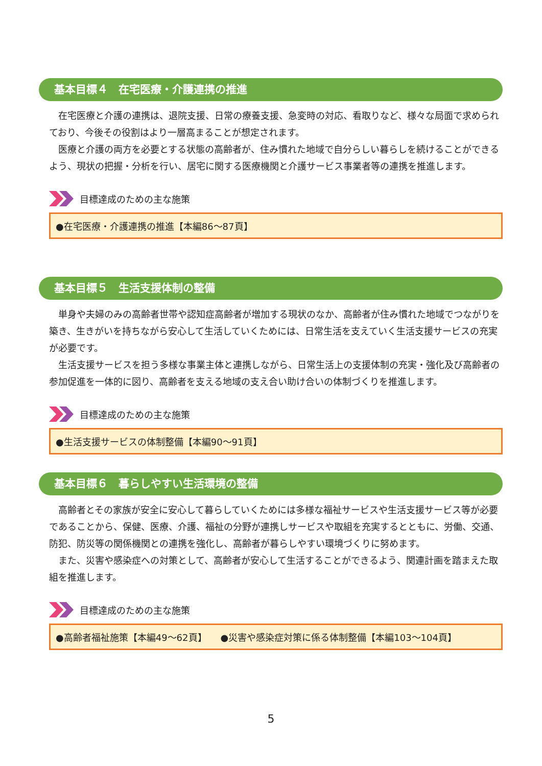基本目標４　在宅医療・介護連携の推進
在宅医療と介護の連携は、退院支援、日常の療養支援、急変時の対応、看取りなど、様々な局面で求められており、今後その役割はより一層高まることが想定されます。
医療と介護の両方を必要とする状態の高齢者が、住み慣れた地域で自分らしい暮らしを続けることができるよう、現状の把握・分析を行い、居宅に関する医療機関と介護サービス事業者等の連携を推進します。
目標達成のための主な施策
●在宅医療・介護連携の推進【本編86～87頁】
基本目標５　生活支援体制の整備
単身や夫婦のみの高齢者世帯や認知症高齢者が増加する現状のなか、高齢者が住み慣れた地域でつながりを築き、生きがいを持ちながら安心して生活していくためには、日常生活を支えていく生活支援サービスの充実が必要です。
生活支援サービスを担う多様な事業主体と連携しながら、日常生活上の支援体制の充実・強化及び高齢者の参加促進を一体的に図り、高齢者を支える地域の支え合い助け合いの体制づくりを推進します。
目標達成のための主な施策
●生活支援サービスの体制整備【本編90～91頁】
基本目標６　暮らしやすい生活環境の整備
高齢者とその家族が安全に安心して暮らしていくためには多様な福祉サービスや生活支援サービス等が必要であることから、保健、医療、介護、福祉の分野が連携しサービスや取組を充実するとともに、労働、交通、防犯、防災等の関係機関との連携を強化し、高齢者が暮らしやすい環境づくりに努めます。
また、災害や感染症への対策として、高齢者が安心して生活することができるよう、関連計画を踏まえた取組を推進します。
目標達成のための主な施策
●高齢者福祉施策【本編49～62頁】　　●災害や感染症対策に係る体制整備【本編103～104頁】
5